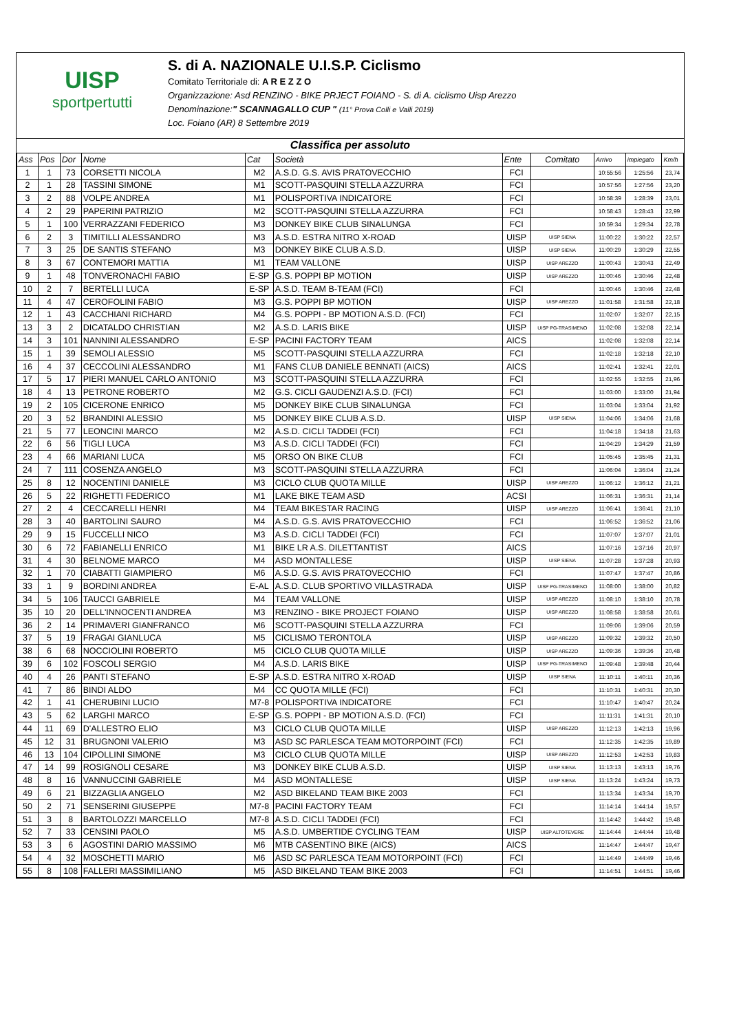UISP
sportpertutti
S. di A. NAZIONALE U.I.S.P. Ciclismo
Comitato Territoriale di: A R E Z Z O
Organizzazione: Asd RENZINO - BIKE PRJECT FOIANO - S. di A. ciclismo Uisp Arezzo
Denominazione:" SCANNAGALLO CUP " (11° Prova Colli e Valli 2019)
Loc. Foiano (AR) 8 Settembre 2019
Classifica per assoluto
| Ass | Pos | Dor | Nome | Cat | Società | Ente | Comitato | Arrivo | impiegato | Km/h |
| --- | --- | --- | --- | --- | --- | --- | --- | --- | --- | --- |
| 1 | 1 | 73 | CORSETTI NICOLA | M2 | A.S.D. G.S. AVIS PRATOVECCHIO | FCI | | 10:55:56 | 1:25:56 | 23,74 |
| 2 | 1 | 28 | TASSINI SIMONE | M1 | SCOTT-PASQUINI STELLA AZZURRA | FCI | | 10:57:56 | 1:27:56 | 23,20 |
| 3 | 2 | 88 | VOLPE ANDREA | M1 | POLISPORTIVA INDICATORE | FCI | | 10:58:39 | 1:28:39 | 23,01 |
| 4 | 2 | 29 | PAPERINI PATRIZIO | M2 | SCOTT-PASQUINI STELLA AZZURRA | FCI | | 10:58:43 | 1:28:43 | 22,99 |
| 5 | 1 | 100 | VERRAZZANI FEDERICO | M3 | DONKEY BIKE CLUB SINALUNGA | FCI | | 10:59:34 | 1:29:34 | 22,78 |
| 6 | 2 | 3 | TIMITILLI ALESSANDRO | M3 | A.S.D. ESTRA NITRO X-ROAD | UISP | UISP SIENA | 11:00:22 | 1:30:22 | 22,57 |
| 7 | 3 | 25 | DE SANTIS STEFANO | M3 | DONKEY BIKE CLUB A.S.D. | UISP | UISP SIENA | 11:00:29 | 1:30:29 | 22,55 |
| 8 | 3 | 67 | CONTEMORI MATTIA | M1 | TEAM VALLONE | UISP | UISP AREZZO | 11:00:43 | 1:30:43 | 22,49 |
| 9 | 1 | 48 | TONVERONACHI FABIO | E-SP | G.S. POPPI BP MOTION | UISP | UISP AREZZO | 11:00:46 | 1:30:46 | 22,48 |
| 10 | 2 | 7 | BERTELLI LUCA | E-SP | A.S.D. TEAM B-TEAM (FCI) | FCI | | 11:00:46 | 1:30:46 | 22,48 |
| 11 | 4 | 47 | CEROFOLINI FABIO | M3 | G.S. POPPI BP MOTION | UISP | UISP AREZZO | 11:01:58 | 1:31:58 | 22,18 |
| 12 | 1 | 43 | CACCHIANI RICHARD | M4 | G.S. POPPI - BP MOTION A.S.D. (FCI) | FCI | | 11:02:07 | 1:32:07 | 22,15 |
| 13 | 3 | 2 | DICATALDO CHRISTIAN | M2 | A.S.D. LARIS BIKE | UISP | UISP PG-TRASIMENO | 11:02:08 | 1:32:08 | 22,14 |
| 14 | 3 | 101 | NANNINI ALESSANDRO | E-SP | PACINI FACTORY TEAM | AICS | | 11:02:08 | 1:32:08 | 22,14 |
| 15 | 1 | 39 | SEMOLI ALESSIO | M5 | SCOTT-PASQUINI STELLA AZZURRA | FCI | | 11:02:18 | 1:32:18 | 22,10 |
| 16 | 4 | 37 | CECCOLINI ALESSANDRO | M1 | FANS CLUB DANIELE BENNATI (AICS) | AICS | | 11:02:41 | 1:32:41 | 22,01 |
| 17 | 5 | 17 | PIERI MANUEL CARLO ANTONIO | M3 | SCOTT-PASQUINI STELLA AZZURRA | FCI | | 11:02:55 | 1:32:55 | 21,96 |
| 18 | 4 | 13 | PETRONE ROBERTO | M2 | G.S. CICLI GAUDENZI A.S.D. (FCI) | FCI | | 11:03:00 | 1:33:00 | 21,94 |
| 19 | 2 | 105 | CICERONE ENRICO | M5 | DONKEY BIKE CLUB SINALUNGA | FCI | | 11:03:04 | 1:33:04 | 21,92 |
| 20 | 3 | 52 | BRANDINI ALESSIO | M5 | DONKEY BIKE CLUB A.S.D. | UISP | UISP SIENA | 11:04:06 | 1:34:06 | 21,68 |
| 21 | 5 | 77 | LEONCINI MARCO | M2 | A.S.D. CICLI TADDEI (FCI) | FCI | | 11:04:18 | 1:34:18 | 21,63 |
| 22 | 6 | 56 | TIGLI LUCA | M3 | A.S.D. CICLI TADDEI (FCI) | FCI | | 11:04:29 | 1:34:29 | 21,59 |
| 23 | 4 | 66 | MARIANI LUCA | M5 | ORSO ON BIKE CLUB | FCI | | 11:05:45 | 1:35:45 | 21,31 |
| 24 | 7 | 111 | COSENZA ANGELO | M3 | SCOTT-PASQUINI STELLA AZZURRA | FCI | | 11:06:04 | 1:36:04 | 21,24 |
| 25 | 8 | 12 | NOCENTINI DANIELE | M3 | CICLO CLUB QUOTA MILLE | UISP | UISP AREZZO | 11:06:12 | 1:36:12 | 21,21 |
| 26 | 5 | 22 | RIGHETTI FEDERICO | M1 | LAKE BIKE TEAM ASD | ACSI | | 11:06:31 | 1:36:31 | 21,14 |
| 27 | 2 | 4 | CECCARELLI HENRI | M4 | TEAM BIKESTAR RACING | UISP | UISP AREZZO | 11:06:41 | 1:36:41 | 21,10 |
| 28 | 3 | 40 | BARTOLINI SAURO | M4 | A.S.D. G.S. AVIS PRATOVECCHIO | FCI | | 11:06:52 | 1:36:52 | 21,06 |
| 29 | 9 | 15 | FUCCELLI NICO | M3 | A.S.D. CICLI TADDEI (FCI) | FCI | | 11:07:07 | 1:37:07 | 21,01 |
| 30 | 6 | 72 | FABIANELLI ENRICO | M1 | BIKE LR A.S. DILETTANTIST | AICS | | 11:07:16 | 1:37:16 | 20,97 |
| 31 | 4 | 30 | BELNOME MARCO | M4 | ASD MONTALLESE | UISP | UISP SIENA | 11:07:28 | 1:37:28 | 20,93 |
| 32 | 1 | 70 | CIABATTI GIAMPIERO | M6 | A.S.D. G.S. AVIS PRATOVECCHIO | FCI | | 11:07:47 | 1:37:47 | 20,86 |
| 33 | 1 | 9 | BORDINI ANDREA | E-AL | A.S.D. CLUB SPORTIVO VILLASTRADA | UISP | UISP PG-TRASIMENO | 11:08:00 | 1:38:00 | 20,82 |
| 34 | 5 | 106 | TAUCCI GABRIELE | M4 | TEAM VALLONE | UISP | UISP AREZZO | 11:08:10 | 1:38:10 | 20,78 |
| 35 | 10 | 20 | DELL'INNOCENTI ANDREA | M3 | RENZINO - BIKE PROJECT FOIANO | UISP | UISP AREZZO | 11:08:58 | 1:38:58 | 20,61 |
| 36 | 2 | 14 | PRIMAVERI GIANFRANCO | M6 | SCOTT-PASQUINI STELLA AZZURRA | FCI | | 11:09:06 | 1:39:06 | 20,59 |
| 37 | 5 | 19 | FRAGAI GIANLUCA | M5 | CICLISMO TERONTOLA | UISP | UISP AREZZO | 11:09:32 | 1:39:32 | 20,50 |
| 38 | 6 | 68 | NOCCIOLINI ROBERTO | M5 | CICLO CLUB QUOTA MILLE | UISP | UISP AREZZO | 11:09:36 | 1:39:36 | 20,48 |
| 39 | 6 | 102 | FOSCOLI SERGIO | M4 | A.S.D. LARIS BIKE | UISP | UISP PG-TRASIMENO | 11:09:48 | 1:39:48 | 20,44 |
| 40 | 4 | 26 | PANTI STEFANO | E-SP | A.S.D. ESTRA NITRO X-ROAD | UISP | UISP SIENA | 11:10:11 | 1:40:11 | 20,36 |
| 41 | 7 | 86 | BINDI ALDO | M4 | CC QUOTA MILLE (FCI) | FCI | | 11:10:31 | 1:40:31 | 20,30 |
| 42 | 1 | 41 | CHERUBINI LUCIO | M7-8 | POLISPORTIVA INDICATORE | FCI | | 11:10:47 | 1:40:47 | 20,24 |
| 43 | 5 | 62 | LARGHI MARCO | E-SP | G.S. POPPI - BP MOTION A.S.D. (FCI) | FCI | | 11:11:31 | 1:41:31 | 20,10 |
| 44 | 11 | 69 | D'ALLESTRO ELIO | M3 | CICLO CLUB QUOTA MILLE | UISP | UISP AREZZO | 11:12:13 | 1:42:13 | 19,96 |
| 45 | 12 | 31 | BRUGNONI VALERIO | M3 | ASD SC PARLESCA TEAM MOTORPOINT (FCI) | FCI | | 11:12:35 | 1:42:35 | 19,89 |
| 46 | 13 | 104 | CIPOLLINI SIMONE | M3 | CICLO CLUB QUOTA MILLE | UISP | UISP AREZZO | 11:12:53 | 1:42:53 | 19,83 |
| 47 | 14 | 99 | ROSIGNOLI CESARE | M3 | DONKEY BIKE CLUB A.S.D. | UISP | UISP SIENA | 11:13:13 | 1:43:13 | 19,76 |
| 48 | 8 | 16 | VANNUCCINI GABRIELE | M4 | ASD MONTALLESE | UISP | UISP SIENA | 11:13:24 | 1:43:24 | 19,73 |
| 49 | 6 | 21 | BIZZAGLIA ANGELO | M2 | ASD BIKELAND TEAM BIKE 2003 | FCI | | 11:13:34 | 1:43:34 | 19,70 |
| 50 | 2 | 71 | SENSERINI GIUSEPPE | M7-8 | PACINI FACTORY TEAM | FCI | | 11:14:14 | 1:44:14 | 19,57 |
| 51 | 3 | 8 | BARTOLOZZI MARCELLO | M7-8 | A.S.D. CICLI TADDEI (FCI) | FCI | | 11:14:42 | 1:44:42 | 19,48 |
| 52 | 7 | 33 | CENSINI PAOLO | M5 | A.S.D. UMBERTIDE CYCLING TEAM | UISP | UISP ALTOTEVERE | 11:14:44 | 1:44:44 | 19,48 |
| 53 | 3 | 6 | AGOSTINI DARIO MASSIMO | M6 | MTB CASENTINO BIKE (AICS) | AICS | | 11:14:47 | 1:44:47 | 19,47 |
| 54 | 4 | 32 | MOSCHETTI MARIO | M6 | ASD SC PARLESCA TEAM MOTORPOINT (FCI) | FCI | | 11:14:49 | 1:44:49 | 19,46 |
| 55 | 8 | 108 | FALLERI MASSIMILIANO | M5 | ASD BIKELAND TEAM BIKE 2003 | FCI | | 11:14:51 | 1:44:51 | 19,46 |